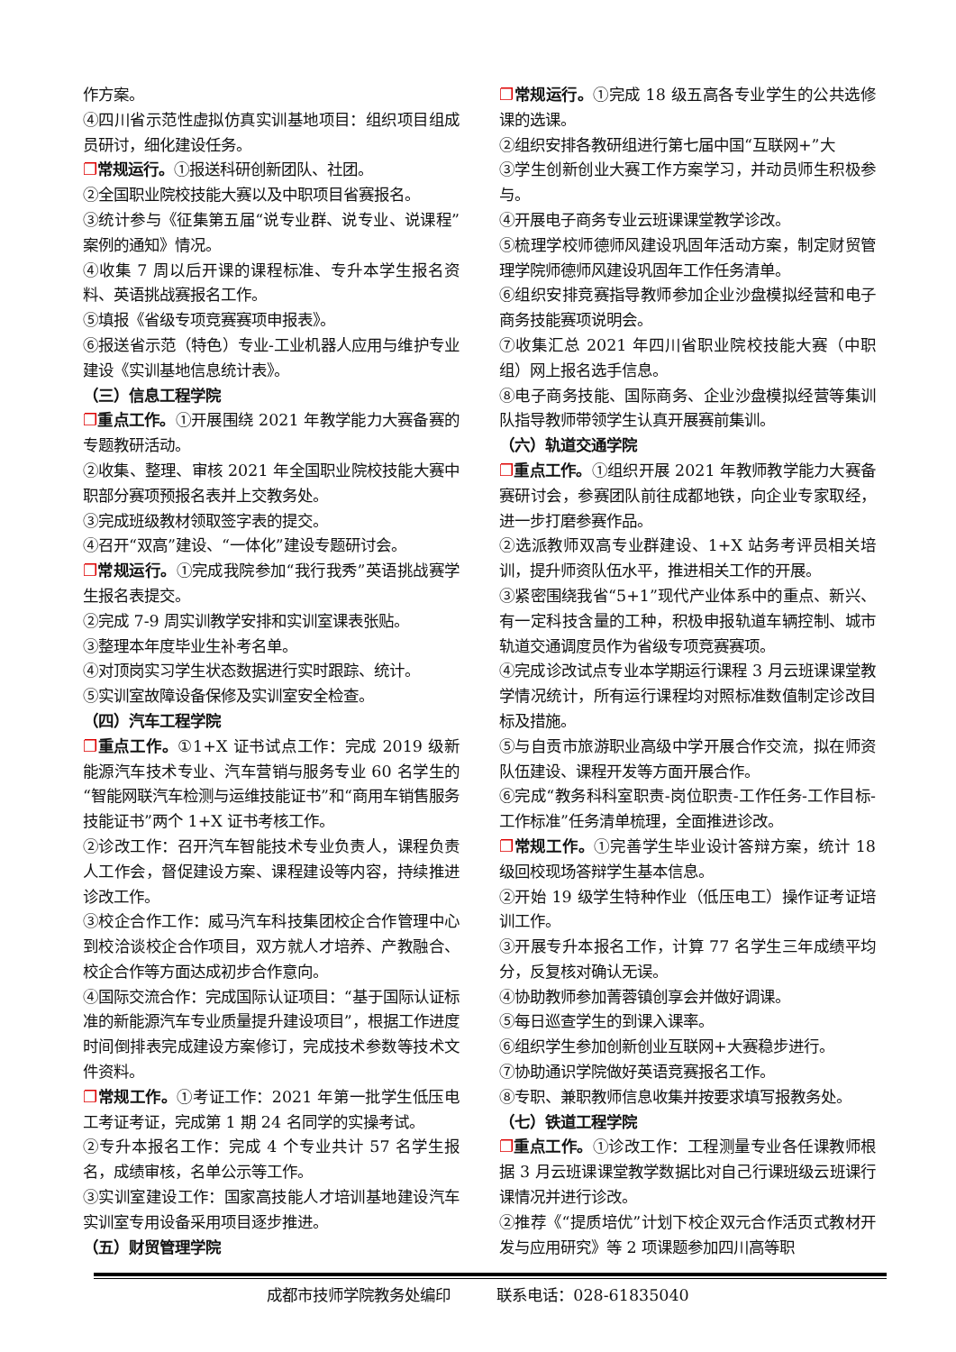作方案。
④四川省示范性虚拟仿真实训基地项目：组织项目组成员研讨，细化建设任务。
❐常规运行。①报送科研创新团队、社团。
②全国职业院校技能大赛以及中职项目省赛报名。
③统计参与《征集第五届“说专业群、说专业、说课程”案例的通知》情况。
④收集 7 周以后开课的课程标准、专升本学生报名资料、英语挑战赛报名工作。
⑤填报《省级专项竞赛赛项申报表》。
⑥报送省示范（特色）专业-工业机器人应用与维护专业建设《实训基地信息统计表》。
（三）信息工程学院
❐重点工作。①开展围绕 2021 年教学能力大赛备赛的专题教研活动。
②收集、整理、审核 2021 年全国职业院校技能大赛中职部分赛项预报名表并上交教务处。
③完成班级教材领取签字表的提交。
④召开“双高”建设、“一体化”建设专题研讨会。
❐常规运行。①完成我院参加“我行我秀”英语挑战赛学生报名表提交。
②完成 7-9 周实训教学安排和实训室课表张贴。
③整理本年度毕业生补考名单。
④对顶岗实习学生状态数据进行实时跟踪、统计。
⑤实训室故障设备保修及实训室安全检查。
（四）汽车工程学院
❐重点工作。①1+X 证书试点工作：完成 2019 级新能源汽车技术专业、汽车营销与服务专业 60 名学生的“智能网联汽车检测与运维技能证书”和“商用车销售服务技能证书”两个 1+X 证书考核工作。
②诊改工作：召开汽车智能技术专业负责人，课程负责人工作会，督促建设方案、课程建设等内容，持续推进诊改工作。
③校企合作工作：威马汽车科技集团校企合作管理中心到校洽谈校企合作项目，双方就人才培养、产教融合、校企合作等方面达成初步合作意向。
④国际交流合作：完成国际认证项目：“基于国际认证标准的新能源汽车专业质量提升建设项目”，根据工作进度时间倒排表完成建设方案修订，完成技术参数等技术文件资料。
❐常规工作。①考证工作：2021 年第一批学生低压电工考证考证，完成第 1 期 24 名同学的实操考试。
②专升本报名工作：完成 4 个专业共计 57 名学生报名，成绩审核，名单公示等工作。
③实训室建设工作：国家高技能人才培训基地建设汽车实训室专用设备采用项目逐步推进。
（五）财贸管理学院
❐常规运行。①完成 18 级五高各专业学生的公共选修课的选课。
②组织安排各教研组进行第七届中国“互联网+”大
③学生创新创业大赛工作方案学习，并动员师生积极参与。
④开展电子商务专业云班课课堂教学诊改。
⑤梳理学校师德师风建设巩固年活动方案，制定财贸管理学院师德师风建设巩固年工作任务清单。
⑥组织安排竞赛指导教师参加企业沙盘模拟经营和电子商务技能赛项说明会。
⑦收集汇总 2021 年四川省职业院校技能大赛（中职组）网上报名选手信息。
⑧电子商务技能、国际商务、企业沙盘模拟经营等集训队指导教师带领学生认真开展赛前集训。
（六）轨道交通学院
❐重点工作。①组织开展 2021 年教师教学能力大赛备赛研讨会，参赛团队前往成都地铁，向企业专家取经，进一步打磨参赛作品。
②选派教师双高专业群建设、1+X 站务考评员相关培训，提升师资队伍水平，推进相关工作的开展。
③紧密围绕我省“5+1”现代产业体系中的重点、新兴、有一定科技含量的工种，积极申报轨道车辆控制、城市轨道交通调度员作为省级专项竞赛赛项。
④完成诊改试点专业本学期运行课程 3 月云班课课堂教学情况统计，所有运行课程均对照标准数值制定诊改目标及措施。
⑤与自贡市旅游职业高级中学开展合作交流，拟在师资队伍建设、课程开发等方面开展合作。
⑥完成“教务科科室职责-岗位职责-工作任务-工作目标-工作标准”任务清单梳理，全面推进诊改。
❐常规工作。①完善学生毕业设计答辩方案，统计 18 级回校现场答辩学生基本信息。
②开始 19 级学生特种作业（低压电工）操作证考证培训工作。
③开展专升本报名工作，计算 77 名学生三年成绩平均分，反复核对确认无误。
④协助教师参加菁蓉镇创享会并做好调课。
⑤每日巡查学生的到课入课率。
⑥组织学生参加创新创业互联网+大赛稳步进行。
⑦协助通识学院做好英语竞赛报名工作。
⑧专职、兼职教师信息收集并按要求填写报教务处。
（七）铁道工程学院
❐重点工作。①诊改工作：工程测量专业各任课教师根据 3 月云班课课堂教学数据比对自己行课班级云班课行课情况并进行诊改。
②推荐《“提质培优”计划下校企双元合作活页式教材开发与应用研究》等 2 项课题参加四川高等职
成都市技师学院教务处编印　　　联系电话：028-61835040